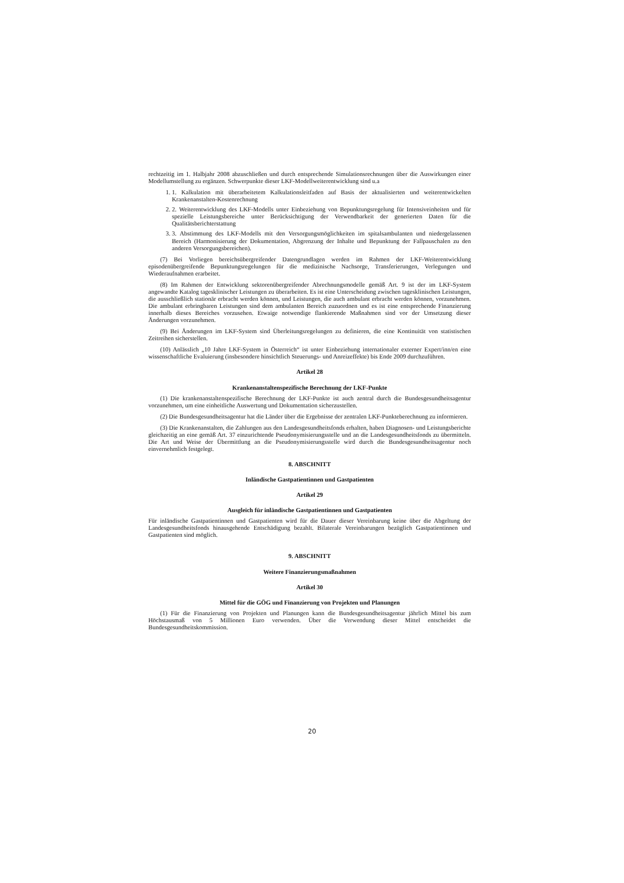rechtzeitig im 1. Halbjahr 2008 abzuschließen und durch entsprechende Simulationsrechnungen über die Auswirkungen einer Modellumstellung zu ergänzen. Schwerpunkte dieser LKF-Modellweiterentwicklung sind u.a
1. 1. Kalkulation mit überarbeitetem Kalkulationsleitfaden auf Basis der aktualisierten und weiterentwickelten Krankenanstalten-Kostenrechnung
2. 2. Weiterentwicklung des LKF-Modells unter Einbeziehung von Bepunktungsregelung für Intensiveinheiten und für spezielle Leistungsbereiche unter Berücksichtigung der Verwendbarkeit der generierten Daten für die Qualitätsberichterstattung
3. 3. Abstimmung des LKF-Modells mit den Versorgungsmöglichkeiten im spitalsambulanten und niedergelassenen Bereich (Harmonisierung der Dokumentation, Abgrenzung der Inhalte und Bepunktung der Fallpauschalen zu den anderen Versorgungsbereichen).
(7) Bei Vorliegen bereichsübergreifender Datengrundlagen werden im Rahmen der LKF-Weiterentwicklung episodenübergreifende Bepunktungsregelungen für die medizinische Nachsorge, Transferierungen, Verlegungen und Wiederaufnahmen erarbeitet.
(8) Im Rahmen der Entwicklung sektorenübergreifender Abrechnungsmodelle gemäß Art. 9 ist der im LKF-System angewandte Katalog tagesklinischer Leistungen zu überarbeiten. Es ist eine Unterscheidung zwischen tagesklinischen Leistungen, die ausschließlich stationär erbracht werden können, und Leistungen, die auch ambulant erbracht werden können, vorzunehmen. Die ambulant erbringbaren Leistungen sind dem ambulanten Bereich zuzuordnen und es ist eine entsprechende Finanzierung innerhalb dieses Bereiches vorzusehen. Etwaige notwendige flankierende Maßnahmen sind vor der Umsetzung dieser Änderungen vorzunehmen.
(9) Bei Änderungen im LKF-System sind Überleitungsregelungen zu definieren, die eine Kontinuität von statistischen Zeitreihen sicherstellen.
(10) Anlässlich „10 Jahre LKF-System in Österreich“ ist unter Einbeziehung internationaler externer Expert/inn/en eine wissenschaftliche Evaluierung (insbesondere hinsichtlich Steuerungs- und Anreizeffekte) bis Ende 2009 durchzuführen.
Artikel 28
Krankenanstaltenspezifische Berechnung der LKF-Punkte
(1) Die krankenanstaltenspezifische Berechnung der LKF-Punkte ist auch zentral durch die Bundesgesundheitsagentur vorzunehmen, um eine einheitliche Auswertung und Dokumentation sicherzustellen.
(2) Die Bundesgesundheitsagentur hat die Länder über die Ergebnisse der zentralen LKF-Punkteberechnung zu informieren.
(3) Die Krankenanstalten, die Zahlungen aus den Landesgesundheitsfonds erhalten, haben Diagnosen- und Leistungsberichte gleichzeitig an eine gemäß Art. 37 einzurichtende Pseudonymisierungsstelle und an die Landesgesundheitsfonds zu übermitteln. Die Art und Weise der Übermittlung an die Pseudonymisierungsstelle wird durch die Bundesgesundheitsagentur noch einvernehmlich festgelegt.
8. ABSCHNITT
Inländische Gastpatientinnen und Gastpatienten
Artikel 29
Ausgleich für inländische Gastpatientinnen und Gastpatienten
Für inländische Gastpatientinnen und Gastpatienten wird für die Dauer dieser Vereinbarung keine über die Abgeltung der Landesgesundheitsfonds hinausgehende Entschädigung bezahlt. Bilaterale Vereinbarungen bezüglich Gastpatientinnen und Gastpatienten sind möglich.
9. ABSCHNITT
Weitere Finanzierungsmaßnahmen
Artikel 30
Mittel für die GÖG und Finanzierung von Projekten und Planungen
(1) Für die Finanzierung von Projekten und Planungen kann die Bundesgesundheitsagentur jährlich Mittel bis zum Höchstausmaß von 5 Millionen Euro verwenden. Über die Verwendung dieser Mittel entscheidet die Bundesgesundheitskommission.
20